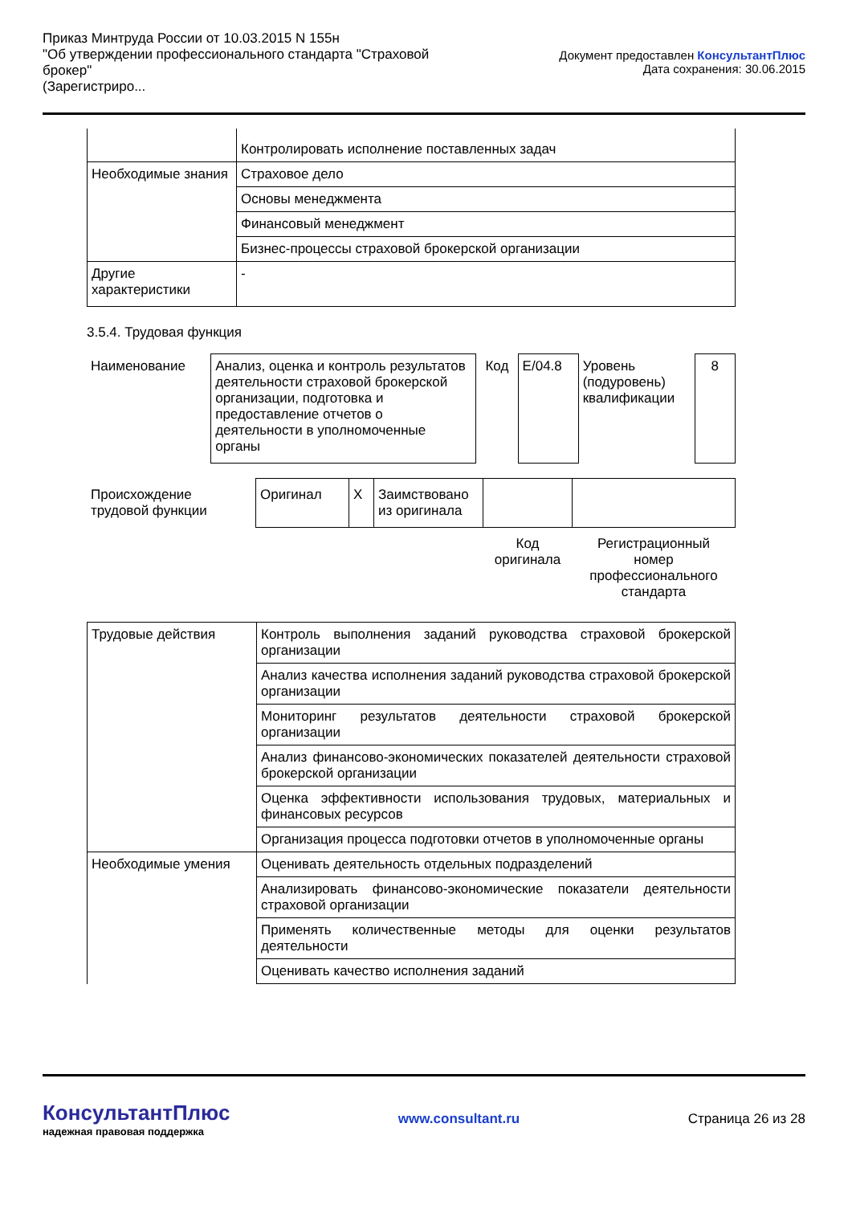Приказ Минтруда России от 10.03.2015 N 155н
"Об утверждении профессионального стандарта "Страховой брокер"
(Зарегистриро...
Документ предоставлен КонсультантПлюс
Дата сохранения: 30.06.2015
| | Контролировать исполнение поставленных задач |
| Необходимые знания | Страховое дело |
| | Основы менеджмента |
| | Финансовый менеджмент |
| | Бизнес-процессы страховой брокерской организации |
| Другие характеристики | - |
3.5.4. Трудовая функция
| Наименование | Анализ, оценка и контроль результатов деятельности страховой брокерской организации, подготовка и предоставление отчетов о деятельности в уполномоченные органы | Код | E/04.8 | Уровень (подуровень) квалификации | 8 |
| Происхождение трудовой функции | Оригинал | X | Заимствовано из оригинала | | |
| | | | | Код оригинала | Регистрационный номер профессионального стандарта |
| Трудовые действия | Контроль выполнения заданий руководства страховой брокерской организации |
| | Анализ качества исполнения заданий руководства страховой брокерской организации |
| | Мониторинг результатов деятельности страховой брокерской организации |
| | Анализ финансово-экономических показателей деятельности страховой брокерской организации |
| | Оценка эффективности использования трудовых, материальных и финансовых ресурсов |
| | Организация процесса подготовки отчетов в уполномоченные органы |
| Необходимые умения | Оценивать деятельность отдельных подразделений |
| | Анализировать финансово-экономические показатели деятельности страховой организации |
| | Применять количественные методы для оценки результатов деятельности |
| | Оценивать качество исполнения заданий |
КонсультантПлюс
надежная правовая поддержка
www.consultant.ru Страница 26 из 28